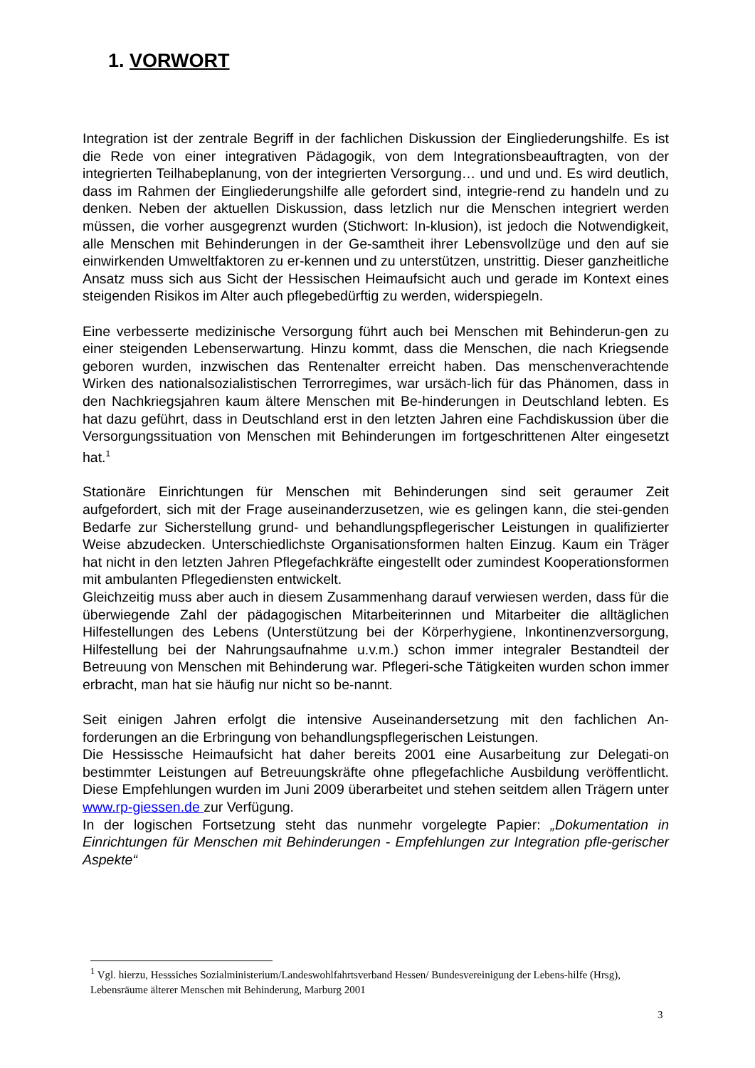1. VORWORT
Integration ist der zentrale Begriff in der fachlichen Diskussion der Eingliederungshilfe. Es ist die Rede von einer integrativen Pädagogik, von dem Integrationsbeauftragten, von der integrierten Teilhabeplanung, von der integrierten Versorgung… und und und. Es wird deutlich, dass im Rahmen der Eingliederungshilfe alle gefordert sind, integrie-rend zu handeln und zu denken. Neben der aktuellen Diskussion, dass letzlich nur die Menschen integriert werden müssen, die vorher ausgegrenzt wurden (Stichwort: In-klusion), ist jedoch die Notwendigkeit, alle Menschen mit Behinderungen in der Ge-samtheit ihrer Lebensvollzüge und den auf sie einwirkenden Umweltfaktoren zu er-kennen und zu unterstützen, unstrittig. Dieser ganzheitliche Ansatz muss sich aus Sicht der Hessischen Heimaufsicht auch und gerade im Kontext eines steigenden Risikos im Alter auch pflegebedürftig zu werden, widerspiegeln.
Eine verbesserte medizinische Versorgung führt auch bei Menschen mit Behinderun-gen zu einer steigenden Lebenserwartung. Hinzu kommt, dass die Menschen, die nach Kriegsende geboren wurden, inzwischen das Rentenalter erreicht haben. Das menschenverachtende Wirken des nationalsozialistischen Terrorregimes, war ursäch-lich für das Phänomen, dass in den Nachkriegsjahren kaum ältere Menschen mit Be-hinderungen in Deutschland lebten. Es hat dazu geführt, dass in Deutschland erst in den letzten Jahren eine Fachdiskussion über die Versorgungssituation von Menschen mit Behinderungen im fortgeschrittenen Alter eingesetzt hat.<sup>1</sup>
Stationäre Einrichtungen für Menschen mit Behinderungen sind seit geraumer Zeit aufgefordert, sich mit der Frage auseinanderzusetzen, wie es gelingen kann, die stei-genden Bedarfe zur Sicherstellung grund- und behandlungspflegerischer Leistungen in qualifizierter Weise abzudecken. Unterschiedlichste Organisationsformen halten Einzug. Kaum ein Träger hat nicht in den letzten Jahren Pflegefachkräfte eingestellt oder zumindest Kooperationsformen mit ambulanten Pflegediensten entwickelt.
Gleichzeitig muss aber auch in diesem Zusammenhang darauf verwiesen werden, dass für die überwiegende Zahl der pädagogischen Mitarbeiterinnen und Mitarbeiter die alltäglichen Hilfestellungen des Lebens (Unterstützung bei der Körperhygiene, Inkontinenzversorgung, Hilfestellung bei der Nahrungsaufnahme u.v.m.) schon immer integraler Bestandteil der Betreuung von Menschen mit Behinderung war. Pflegeri-sche Tätigkeiten wurden schon immer erbracht, man hat sie häufig nur nicht so be-nannt.
Seit einigen Jahren erfolgt die intensive Auseinandersetzung mit den fachlichen An-forderungen an die Erbringung von behandlungspflegerischen Leistungen.
Die Hessissche Heimaufsicht hat daher bereits 2001 eine Ausarbeitung zur Delegati-on bestimmter Leistungen auf Betreuungskräfte ohne pflegefachliche Ausbildung veröffentlicht. Diese Empfehlungen wurden im Juni 2009 überarbeitet und stehen seitdem allen Trägern unter www.rp-giessen.de zur Verfügung.
In der logischen Fortsetzung steht das nunmehr vorgelegte Papier: „Dokumentation in Einrichtungen für Menschen mit Behinderungen - Empfehlungen zur Integration pfle-gerischer Aspekte“
<sup>1</sup> Vgl. hierzu, Hesssiches Sozialministerium/Landeswohlfahrtsverband Hessen/ Bundesvereinigung der Lebens-hilfe (Hrsg), Lebensräume älterer Menschen mit Behinderung, Marburg 2001
3